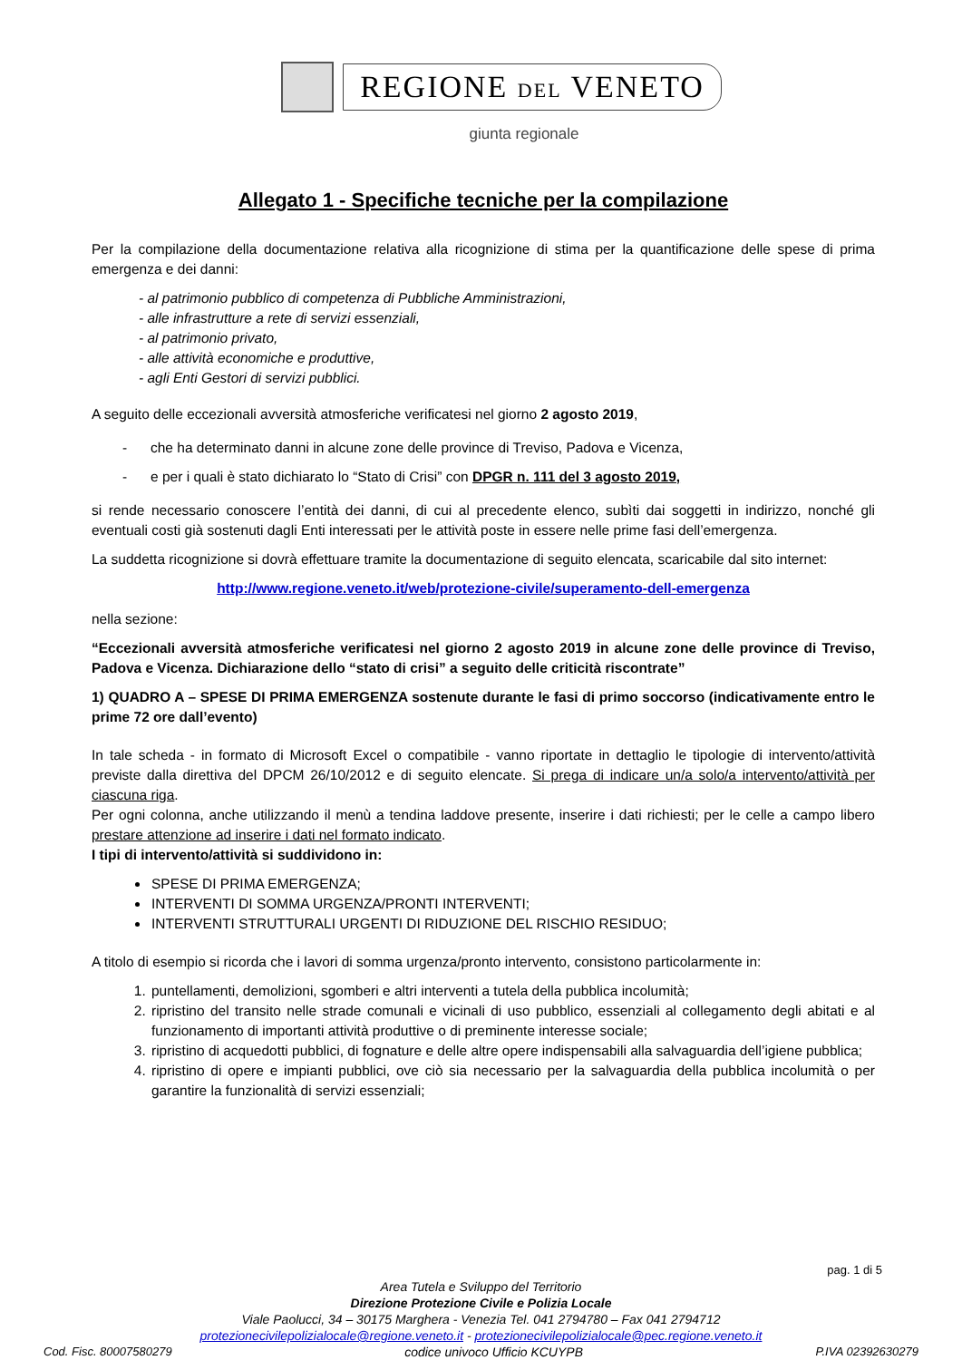REGIONE DEL VENETO
giunta regionale
Allegato 1 - Specifiche tecniche per la compilazione
Per la compilazione della documentazione relativa alla ricognizione di stima per la quantificazione delle spese di prima emergenza e dei danni:
- al patrimonio pubblico di competenza di Pubbliche Amministrazioni,
- alle infrastrutture a rete di servizi essenziali,
- al patrimonio privato,
- alle attività economiche e produttive,
- agli Enti Gestori di servizi pubblici.
A seguito delle eccezionali avversità atmosferiche verificatesi nel giorno 2 agosto 2019,
- che ha determinato danni in alcune zone delle province di Treviso, Padova e Vicenza,
- e per i quali è stato dichiarato lo “Stato di Crisi” con DPGR n. 111 del 3 agosto 2019,
si rende necessario conoscere l’entità dei danni, di cui al precedente elenco, subìti dai soggetti in indirizzo, nonché gli eventuali costi già sostenuti dagli Enti interessati per le attività poste in essere nelle prime fasi dell’emergenza.
La suddetta ricognizione si dovrà effettuare tramite la documentazione di seguito elencata, scaricabile dal sito internet:
http://www.regione.veneto.it/web/protezione-civile/superamento-dell-emergenza
nella sezione:
“Eccezionali avversità atmosferiche verificatesi nel giorno 2 agosto 2019 in alcune zone delle province di Treviso, Padova e Vicenza. Dichiarazione dello “stato di crisi” a seguito delle criticità riscontrate”
1) QUADRO A – SPESE DI PRIMA EMERGENZA sostenute durante le fasi di primo soccorso (indicativamente entro le prime 72 ore dall’evento)
In tale scheda - in formato di Microsoft Excel o compatibile - vanno riportate in dettaglio le tipologie di intervento/attività previste dalla direttiva del DPCM 26/10/2012 e di seguito elencate. Si prega di indicare un/a solo/a intervento/attività per ciascuna riga.
Per ogni colonna, anche utilizzando il menù a tendina laddove presente, inserire i dati richiesti; per le celle a campo libero prestare attenzione ad inserire i dati nel formato indicato.
I tipi di intervento/attività si suddividono in:
SPESE DI PRIMA EMERGENZA;
INTERVENTI DI SOMMA URGENZA/PRONTI INTERVENTI;
INTERVENTI STRUTTURALI URGENTI DI RIDUZIONE DEL RISCHIO RESIDUO;
A titolo di esempio si ricorda che i lavori di somma urgenza/pronto intervento, consistono particolarmente in:
1. puntellamenti, demolizioni, sgomberi e altri interventi a tutela della pubblica incolumità;
2. ripristino del transito nelle strade comunali e vicinali di uso pubblico, essenziali al collegamento degli abitati e al funzionamento di importanti attività produttive o di preminente interesse sociale;
3. ripristino di acquedotti pubblici, di fognature e delle altre opere indispensabili alla salvaguardia dell’igiene pubblica;
4. ripristino di opere e impianti pubblici, ove ciò sia necessario per la salvaguardia della pubblica incolumità o per garantire la funzionalità di servizi essenziali;
pag. 1 di 5
Area Tutela e Sviluppo del Territorio
Direzione Protezione Civile e Polizia Locale
Viale Paolucci, 34 – 30175 Marghera - Venezia Tel. 041 2794780 – Fax 041 2794712
protezionecivilepolizialocale@regione.veneto.it - protezionecivilepolizialocale@pec.regione.veneto.it
Cod. Fisc. 80007580279 codice univoco Ufficio KCUYPB P.IVA 02392630279